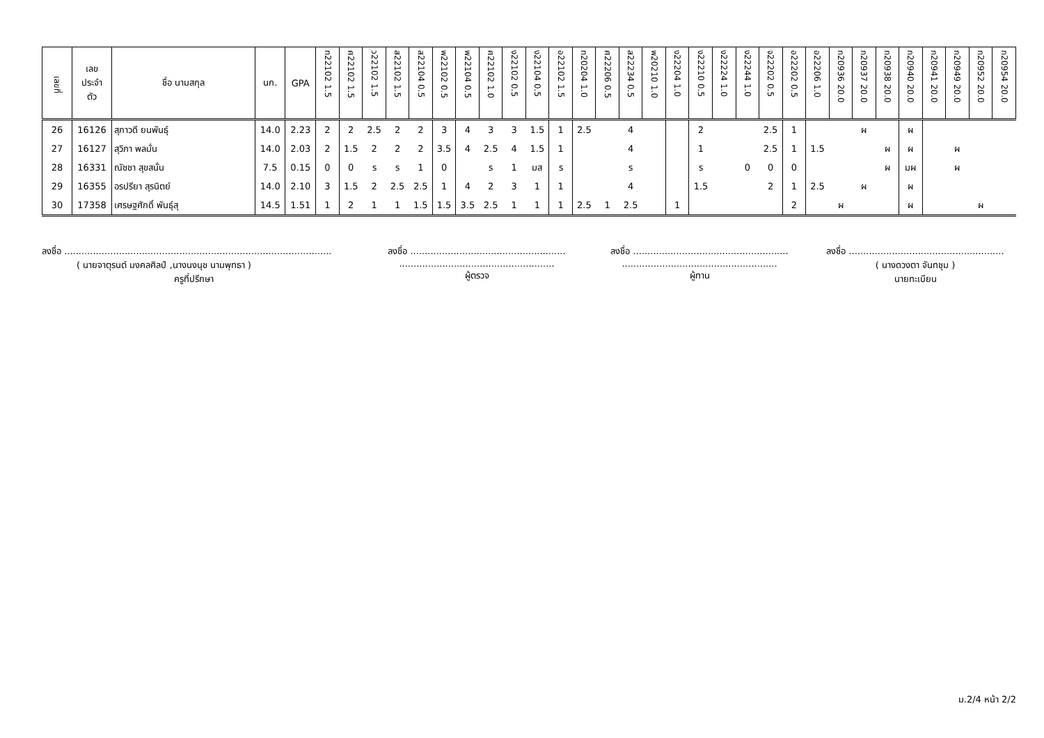| เลขที่ | เลข ประจำ ตัว | ชื่อ นามสกุล | นก. | GPA | ท22102 1.5 | ศ22102 1.5 | ว22102 1.5 | ส22102 1.5 | ส22104 0.5 | พ22102 0.5 | พ22104 0.5 | ศ22102 1.0 | ง22102 0.5 | ง22104 0.5 | อ22102 1.5 | ท20204 1.0 | ศ22206 0.5 | ส22234 0.5 | พ20210 1.0 | ง22204 1.0 | ง22210 0.5 | ง22224 1.0 | ง22244 1.0 | จ22202 0.5 | อ22202 0.5 | อ22206 1.0 | ก20936 20.0 | ก20937 20.0 | ก20938 20.0 | ก20940 20.0 | ก20941 20.0 | ก20949 20.0 | ก20952 20.0 | ก20954 20.0 |
| --- | --- | --- | --- | --- | --- | --- | --- | --- | --- | --- | --- | --- | --- | --- | --- | --- | --- | --- | --- | --- | --- | --- | --- | --- | --- | --- | --- | --- | --- | --- | --- | --- | --- | --- |
| 26 | 16126 | สุภาวดี ยนพันธุ์ | 14.0 | 2.23 | 2 | 2 | 2.5 | 2 | 2 | 3 | 4 | 3 | 3 | 1.5 | 1 | 2.5 | | 4 | | | 2 | | | 2.5 | 1 | | | ผ | | ผ | | | | |
| 27 | 16127 | สุวิภา พลมั่น | 14.0 | 2.03 | 2 | 1.5 | 2 | 2 | 2 | 3.5 | 4 | 2.5 | 4 | 1.5 | 1 | | | 4 | | | 1 | | | 2.5 | 1 | 1.5 | | | ผ | ผ | | ผ | | |
| 28 | 16331 | ณัชชา สุขสนั่น | 7.5 | 0.15 | 0 | 0 | ร | ร | 1 | 0 | | ร | 1 | มส | ร | | | ร | | | ร | | 0 | 0 | 0 | | | | ผ | มผ | | ผ | | |
| 29 | 16355 | อรปรียา สุรนิตย์ | 14.0 | 2.10 | 3 | 1.5 | 2 | 2.5 | 2.5 | 1 | 4 | 2 | 3 | 1 | 1 | | | 4 | | | 1.5 | | | 2 | 1 | 2.5 | | ผ | | ผ | | | | |
| 30 | 17358 | เศรษฐศักดิ์ พันธุ์สุ | 14.5 | 1.51 | 1 | 2 | 1 | 1 | 1.5 | 1.5 | 3.5 | 2.5 | 1 | 1 | 1 | 2.5 | 1 | 2.5 | | 1 | | | | | 2 | | ผ | | | ผ | | | ผ | |
ลงชื่อ .............................................................................................
( นายจาตุรนต์ มงคลศิลป์ ,นางนงนุช นามพุทธา )
ครูที่ปรึกษา
ลงชื่อ ......................................................
......................................................
ผู้ตรวจ
ลงชื่อ ......................................................
......................................................
ผู้ทาน
ลงชื่อ ......................................................
( นางดวงตา จันทชุม )
นายทะเบียน
ม.2/4 หน้า 2/2